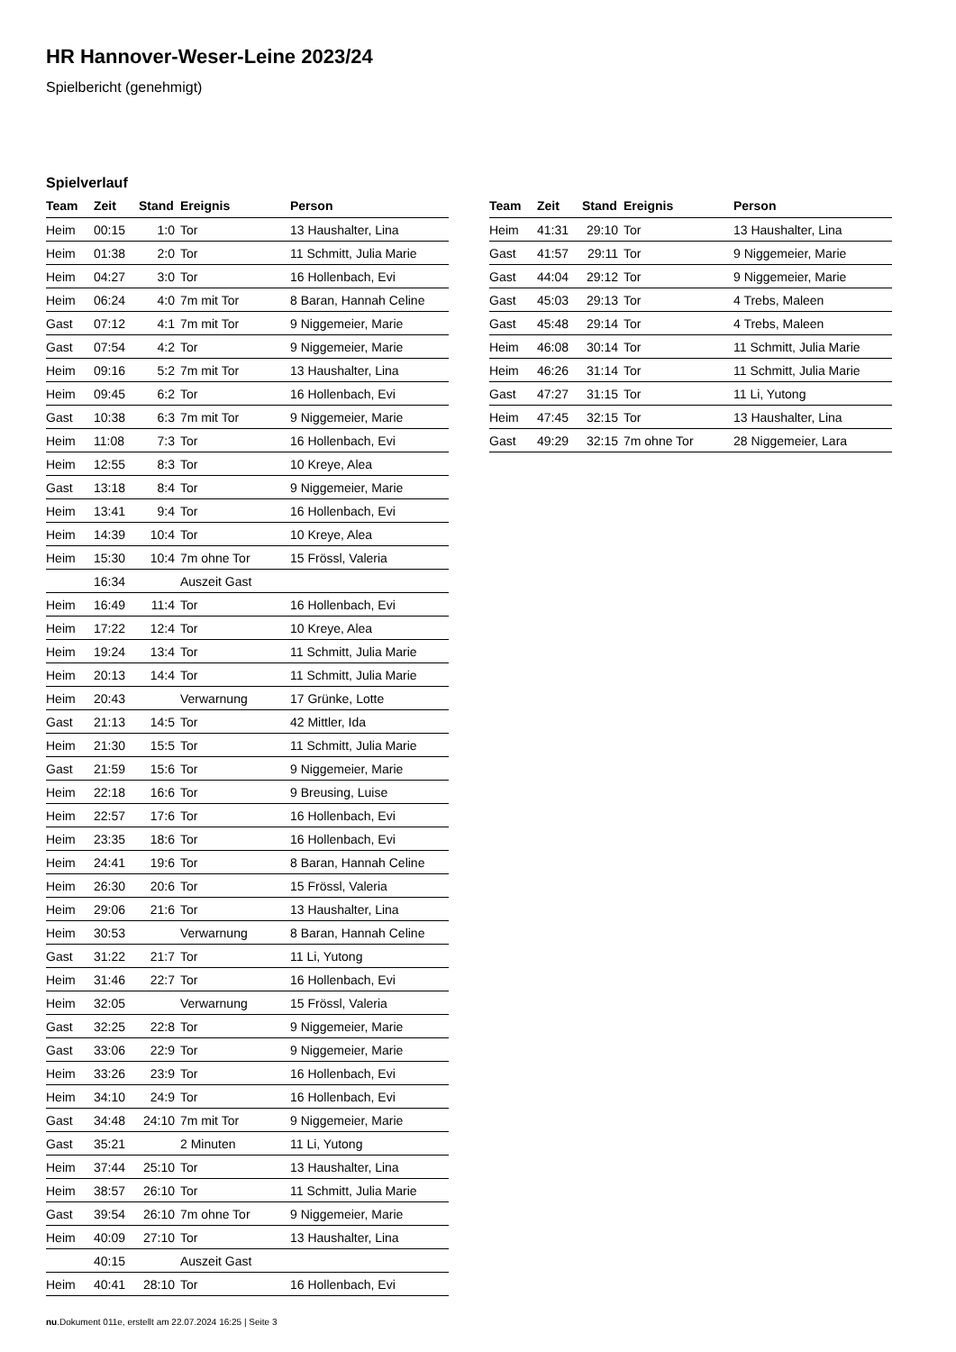HR Hannover-Weser-Leine 2023/24
Spielbericht (genehmigt)
Spielverlauf
| Team | Zeit | Stand | Ereignis | Person |
| --- | --- | --- | --- | --- |
| Heim | 00:15 | 1:0 | Tor | 13 Haushalter, Lina |
| Heim | 01:38 | 2:0 | Tor | 11 Schmitt, Julia Marie |
| Heim | 04:27 | 3:0 | Tor | 16 Hollenbach, Evi |
| Heim | 06:24 | 4:0 | 7m mit Tor | 8 Baran, Hannah Celine |
| Gast | 07:12 | 4:1 | 7m mit Tor | 9 Niggemeier, Marie |
| Gast | 07:54 | 4:2 | Tor | 9 Niggemeier, Marie |
| Heim | 09:16 | 5:2 | 7m mit Tor | 13 Haushalter, Lina |
| Heim | 09:45 | 6:2 | Tor | 16 Hollenbach, Evi |
| Gast | 10:38 | 6:3 | 7m mit Tor | 9 Niggemeier, Marie |
| Heim | 11:08 | 7:3 | Tor | 16 Hollenbach, Evi |
| Heim | 12:55 | 8:3 | Tor | 10 Kreye, Alea |
| Gast | 13:18 | 8:4 | Tor | 9 Niggemeier, Marie |
| Heim | 13:41 | 9:4 | Tor | 16 Hollenbach, Evi |
| Heim | 14:39 | 10:4 | Tor | 10 Kreye, Alea |
| Heim | 15:30 | 10:4 | 7m ohne Tor | 15 Frössl, Valeria |
| | 16:34 | | Auszeit Gast | |
| Heim | 16:49 | 11:4 | Tor | 16 Hollenbach, Evi |
| Heim | 17:22 | 12:4 | Tor | 10 Kreye, Alea |
| Heim | 19:24 | 13:4 | Tor | 11 Schmitt, Julia Marie |
| Heim | 20:13 | 14:4 | Tor | 11 Schmitt, Julia Marie |
| Heim | 20:43 | | Verwarnung | 17 Grünke, Lotte |
| Gast | 21:13 | 14:5 | Tor | 42 Mittler, Ida |
| Heim | 21:30 | 15:5 | Tor | 11 Schmitt, Julia Marie |
| Gast | 21:59 | 15:6 | Tor | 9 Niggemeier, Marie |
| Heim | 22:18 | 16:6 | Tor | 9 Breusing, Luise |
| Heim | 22:57 | 17:6 | Tor | 16 Hollenbach, Evi |
| Heim | 23:35 | 18:6 | Tor | 16 Hollenbach, Evi |
| Heim | 24:41 | 19:6 | Tor | 8 Baran, Hannah Celine |
| Heim | 26:30 | 20:6 | Tor | 15 Frössl, Valeria |
| Heim | 29:06 | 21:6 | Tor | 13 Haushalter, Lina |
| Heim | 30:53 | | Verwarnung | 8 Baran, Hannah Celine |
| Gast | 31:22 | 21:7 | Tor | 11 Li, Yutong |
| Heim | 31:46 | 22:7 | Tor | 16 Hollenbach, Evi |
| Heim | 32:05 | | Verwarnung | 15 Frössl, Valeria |
| Gast | 32:25 | 22:8 | Tor | 9 Niggemeier, Marie |
| Gast | 33:06 | 22:9 | Tor | 9 Niggemeier, Marie |
| Heim | 33:26 | 23:9 | Tor | 16 Hollenbach, Evi |
| Heim | 34:10 | 24:9 | Tor | 16 Hollenbach, Evi |
| Gast | 34:48 | 24:10 | 7m mit Tor | 9 Niggemeier, Marie |
| Gast | 35:21 | | 2 Minuten | 11 Li, Yutong |
| Heim | 37:44 | 25:10 | Tor | 13 Haushalter, Lina |
| Heim | 38:57 | 26:10 | Tor | 11 Schmitt, Julia Marie |
| Gast | 39:54 | 26:10 | 7m ohne Tor | 9 Niggemeier, Marie |
| Heim | 40:09 | 27:10 | Tor | 13 Haushalter, Lina |
| | 40:15 | | Auszeit Gast | |
| Heim | 40:41 | 28:10 | Tor | 16 Hollenbach, Evi |
| Team | Zeit | Stand | Ereignis | Person |
| --- | --- | --- | --- | --- |
| Heim | 41:31 | 29:10 | Tor | 13 Haushalter, Lina |
| Gast | 41:57 | 29:11 | Tor | 9 Niggemeier, Marie |
| Gast | 44:04 | 29:12 | Tor | 9 Niggemeier, Marie |
| Gast | 45:03 | 29:13 | Tor | 4 Trebs, Maleen |
| Gast | 45:48 | 29:14 | Tor | 4 Trebs, Maleen |
| Heim | 46:08 | 30:14 | Tor | 11 Schmitt, Julia Marie |
| Heim | 46:26 | 31:14 | Tor | 11 Schmitt, Julia Marie |
| Gast | 47:27 | 31:15 | Tor | 11 Li, Yutong |
| Heim | 47:45 | 32:15 | Tor | 13 Haushalter, Lina |
| Gast | 49:29 | 32:15 | 7m ohne Tor | 28 Niggemeier, Lara |
nu.Dokument 011e, erstellt am 22.07.2024 16:25 | Seite 3